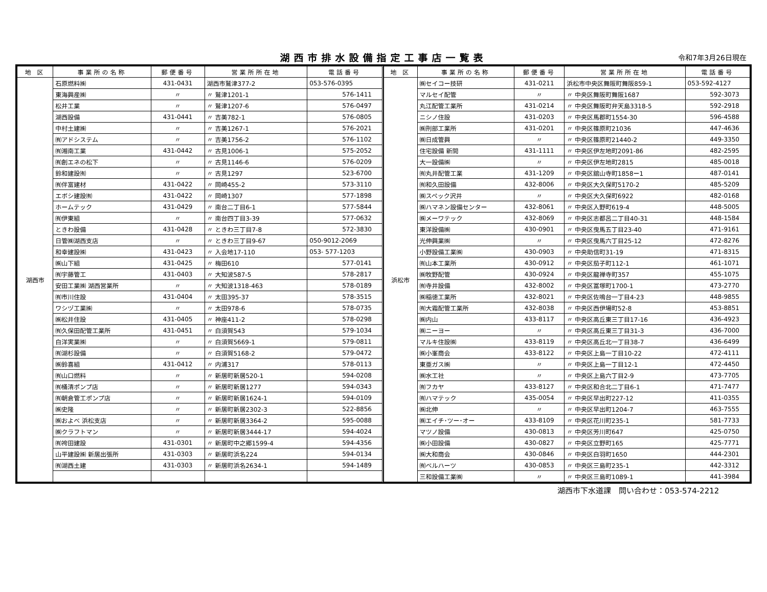湖西市排水設備指定工事店一覧表
令和7年3月26日現在
| 地 区 | 事業所の名称 | 郵便番号 | 営業所所在地 | 電話番号 |
| --- | --- | --- | --- | --- |
| 湖西市 | 石原燃料㈱ | 431-0431 | 湖西市鷲津377-2 | 053-576-0395 |
| | 東海興産㈱ | 〃 | 〃 鷲津1201-1 | 576-1411 |
| | 松井工業 | 〃 | 〃 鷲津1207-6 | 576-0497 |
| | 湖西設備 | 431-0441 | 〃 吉美782-1 | 576-0805 |
| | 中村土建㈱ | 〃 | 〃 吉美1267-1 | 576-2021 |
| | ㈲アドシステム | 〃 | 〃 吉美1756-2 | 576-1102 |
| | ㈲湘南工業 | 431-0442 | 〃 古見1006-1 | 575-2052 |
| | ㈲創エネの松下 | 〃 | 〃 古見1146-6 | 576-0209 |
| | 鈴和建設㈲ | 〃 | 〃 古見1297 | 523-6700 |
| | ㈲伴富建材 | 431-0422 | 〃 岡崎455-2 | 573-3110 |
| | エボシ建設㈲ | 431-0422 | 〃 岡崎1307 | 577-1898 |
| | ホームテック | 431-0429 | 〃 南台二丁目6-1 | 577-5844 |
| | ㈲伊東組 | 〃 | 〃 南台四丁目3-39 | 577-0632 |
| | ときわ設備 | 431-0428 | 〃 ときわ三丁目7-8 | 572-3830 |
| | 日管㈱湖西支店 | 〃 | 〃 ときわ三丁目9-67 | 050-9012-2069 |
| | 和幸建設㈱ | 431-0423 | 〃 入会地17-110 | 053- 577-1203 |
| | ㈱山下組 | 431-0425 | 〃 梅田610 | 577-0141 |
| | ㈲宇藤管工 | 431-0403 | 〃 大知波587-5 | 578-2817 |
| | 安田工業㈱ 湖西営業所 | 〃 | 〃 大知波1318-463 | 578-0189 |
| | ㈲市川住設 | 431-0404 | 〃 太田395-37 | 578-3515 |
| | ワシヅ工業㈱ | 〃 | 〃 太田978-6 | 578-0735 |
| | ㈱松井住設 | 431-0405 | 〃 神座411-2 | 578-0298 |
| | ㈲久保田配管工業所 | 431-0451 | 〃 白須賀543 | 579-1034 |
| | 白洋実業㈱ | 〃 | 〃 白須賀5669-1 | 579-0811 |
| | ㈲湖杉設備 | 〃 | 〃 白須賀5168-2 | 579-0472 |
| | ㈱鈴喜組 | 431-0412 | 〃 内浦317 | 578-0113 |
| | ㈲山口燃料 | 〃 | 〃 新居町新居520-1 | 594-0208 |
| | ㈲桶清ポンプ店 | 〃 | 〃 新居町新居1277 | 594-0343 |
| | ㈲朝倉管工ポンプ店 | 〃 | 〃 新居町新居1624-1 | 594-0109 |
| | ㈱史隆 | 〃 | 〃 新居町新居2302-3 | 522-8856 |
| | ㈱およべ 浜松支店 | 〃 | 〃 新居町新居3364-2 | 595-0088 |
| | ㈱クラフトマン | 〃 | 〃 新居町新居3444-17 | 594-4024 |
| | ㈲袴田建設 | 431-0301 | 〃 新居町中之郷1599-4 | 594-4356 |
| | 山平建設㈱ 新居出張所 | 431-0303 | 〃 新居町浜名224 | 594-0134 |
| | ㈲湖西土建 | 431-0303 | 〃 新居町浜名2634-1 | 594-1489 |
| 地 区 | 事業所の名称 | 郵便番号 | 営業所所在地 | 電話番号 |
| --- | --- | --- | --- | --- |
| 浜松市 | ㈱セイコー技研 | 431-0211 | 浜松市中央区舞阪町舞阪859-1 | 053-592-4127 |
| | マルセイ配管 | 〃 | 〃 中央区舞阪町舞阪1687 | 592-3073 |
| | 丸江配管工業所 | 431-0214 | 〃 中央区舞阪町弁天島3318-5 | 592-2918 |
| | ニシノ住設 | 431-0203 | 〃 中央区馬郡町1554-30 | 596-4588 |
| | ㈱刑部工業所 | 431-0201 | 〃 中央区篠原町21036 | 447-4636 |
| | ㈱日成管興 | 〃 | 〃 中央区篠原町21440-2 | 449-3350 |
| | 住宅設備 新間 | 431-1111 | 〃 中央区伊左地町2091-86 | 482-2595 |
| | 大一設備㈱ | 〃 | 〃 中央区伊左地町2815 | 485-0018 |
| | ㈲丸井配管工業 | 431-1209 | 〃 中央区舘山寺町1858ー1 | 487-0141 |
| | ㈲和久田設備 | 432-8006 | 〃 中央区大久保町5170-2 | 485-5209 |
| | ㈱スペック沢井 | 〃 | 〃 中央区大久保町6922 | 482-0168 |
| | ㈱ハマネン設備センター | 432-8061 | 〃 中央区入野町619-4 | 448-5005 |
| | ㈱メーワテック | 432-8069 | 〃 中央区志都呂二丁目40-31 | 448-1584 |
| | 東洋設備㈱ | 430-0901 | 〃 中央区曳馬五丁目23-40 | 471-9161 |
| | 光伸興業㈱ | 〃 | 〃 中央区曳馬六丁目25-12 | 472-8276 |
| | 小野設備工業㈱ | 430-0903 | 〃 中央助信町31-19 | 471-8315 |
| | ㈲山本工業所 | 430-0912 | 〃 中央区茄子町112-1 | 461-1071 |
| | ㈱牧野配管 | 430-0924 | 〃 中央区龍禅寺町357 | 455-1075 |
| | ㈲寺井設備 | 432-8002 | 〃 中央区冨塚町1700-1 | 473-2770 |
| | ㈱稲徳工業所 | 432-8021 | 〃 中央区佐鳴台一丁目4-23 | 448-9855 |
| | ㈲大霜配管工業所 | 432-8038 | 〃 中央区西伊場町52-8 | 453-8851 |
| | ㈱内山 | 433-8117 | 〃 中央区高丘東三丁目17-16 | 436-4923 |
| | ㈱ニーヨー | 〃 | 〃 中央区高丘東三丁目31-3 | 436-7000 |
| | マルキ住設㈱ | 433-8119 | 〃 中央区高丘北一丁目38-7 | 436-6499 |
| | ㈱小峯商会 | 433-8122 | 〃 中央区上島一丁目10-22 | 472-4111 |
| | 東亜ガス㈱ | 〃 | 〃 中央区上島一丁目12-1 | 472-4450 |
| | ㈱水工社 | 〃 | 〃 中央区上島六丁目2-9 | 473-7705 |
| | ㈲フカヤ | 433-8127 | 〃 中央区和合北二丁目6-1 | 471-7477 |
| | ㈲ハマテック | 435-0054 | 〃 中央区早出町227-12 | 411-0355 |
| | ㈱北伸 | 〃 | 〃 中央区早出町1204-7 | 463-7555 |
| | ㈱エイチ･ツー･オー | 433-8109 | 〃 中央区花川町235-1 | 581-7733 |
| | マツノ設備 | 430-0813 | 〃 中央区芳川町647 | 425-0750 |
| | ㈱小田設備 | 430-0827 | 〃 中央区立野町165 | 425-7771 |
| | ㈱大和商会 | 430-0846 | 〃 中央区白羽町1650 | 444-2301 |
| | ㈲ベルハーツ | 430-0853 | 〃 中央区三島町235-1 | 442-3312 |
| | 三和設備工業㈱ | 〃 | 〃 中央区三島町1089-1 | 441-3984 |
湖西市下水道課　問い合わせ：053-574-2212